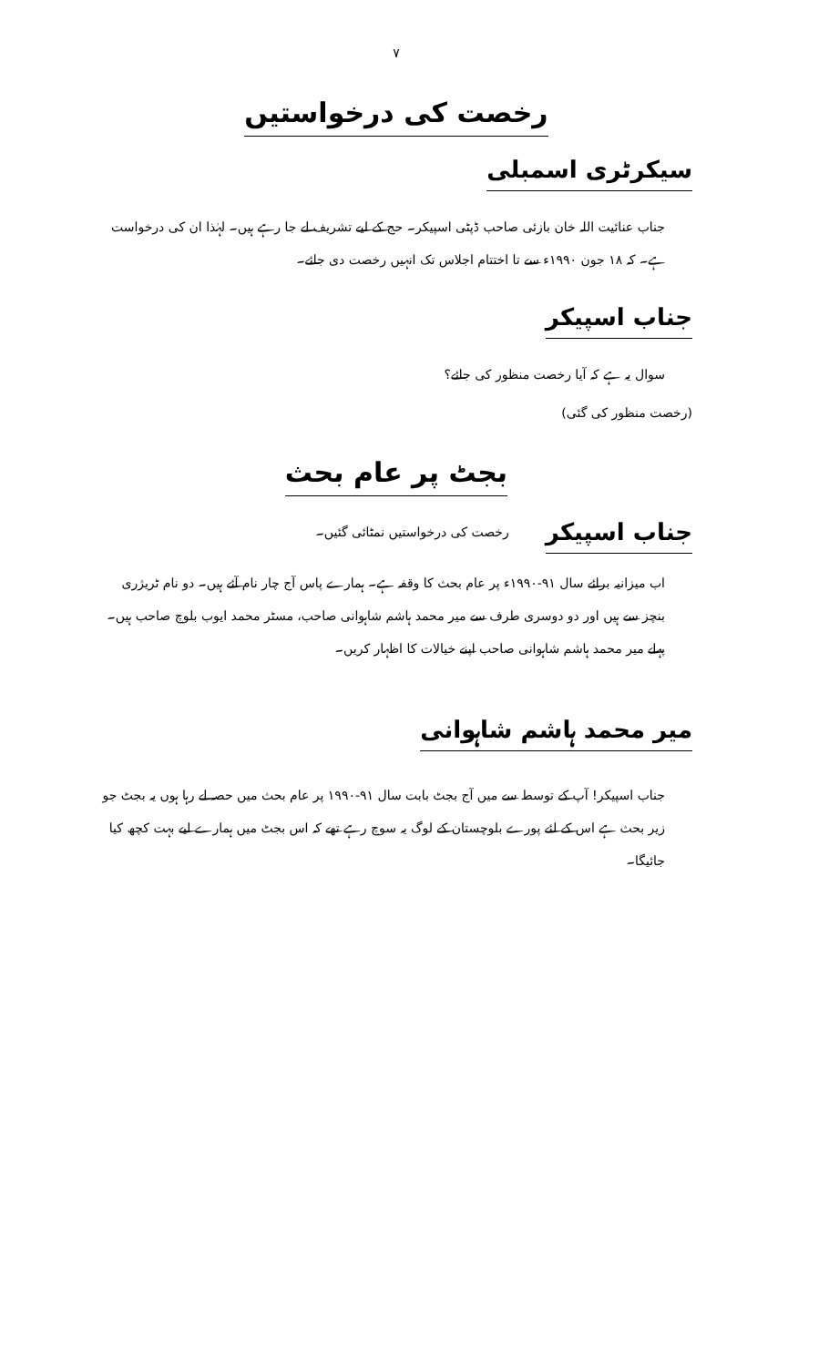۷
رخصت کی درخواستیں
سیکرٹری اسمبلی
جناب عنائیت اللہ خان بازئی صاحب ڈپٹی اسپیکر۔ حج کے لیے تشریف لے جا رہے ہیں۔ لہٰذا ان کی درخواست ہے۔ کہ ۱۸ جون ۱۹۹۰ء سے تا اختتام اجلاس تک انہیں رخصت دی جائے۔
جناب اسپیکر
سوال یہ ہے کہ آیا رخصت منظور کی جائے؟
(رخصت منظور کی گئی)
بجٹ پر عام بحث
جناب اسپیکر
رخصت کی درخواستیں نمٹائی گئیں۔
اب میزانیہ برائے سال ۹۱-۱۹۹۰ء پر عام بحث کا وقفہ ہے۔ ہمارے پاس آج چار نام آئے ہیں۔ دو نام ٹریژری بنچز سے ہیں اور دو دوسری طرف سے میر محمد ہاشم شاہوانی صاحب، مسٹر محمد ایوب بلوچ صاحب ہیں۔ پہلے میر محمد ہاشم شاہوانی صاحب اپنے خیالات کا اظہار کریں۔
میر محمد ہاشم شاہوانی
جناب اسپیکر! آپ کے توسط سے میں آج بجٹ بابت سال ۹۱-۱۹۹۰ پر عام بحث میں حصہ لے رہا ہوں یہ بجٹ جو زیر بحث ہے اس کے لئے پورے بلوچستان کے لوگ یہ سوچ رہے تھے کہ اس بجٹ میں ہمارے لیے بہت کچھ کیا جائیگا۔